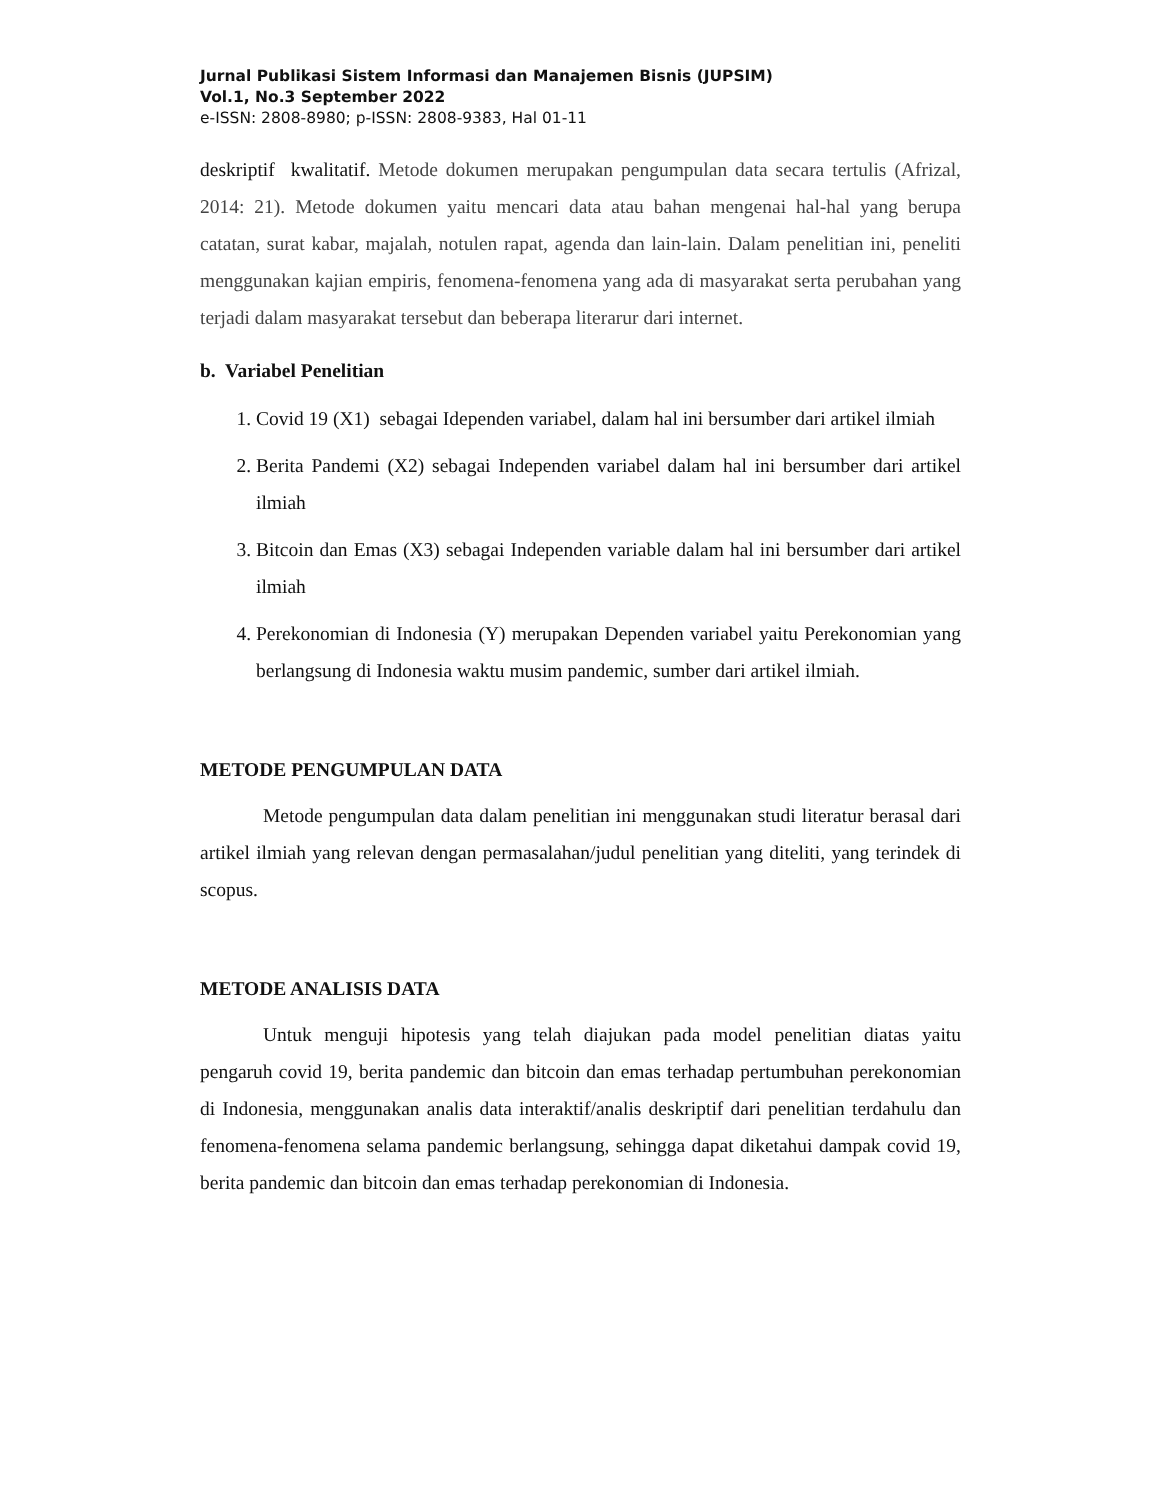Jurnal Publikasi Sistem Informasi dan Manajemen Bisnis (JUPSIM)
Vol.1, No.3 September 2022
e-ISSN: 2808-8980; p-ISSN: 2808-9383, Hal 01-11
deskriptif kwalitatif. Metode dokumen merupakan pengumpulan data secara tertulis (Afrizal, 2014: 21). Metode dokumen yaitu mencari data atau bahan mengenai hal-hal yang berupa catatan, surat kabar, majalah, notulen rapat, agenda dan lain-lain. Dalam penelitian ini, peneliti menggunakan kajian empiris, fenomena-fenomena yang ada di masyarakat serta perubahan yang terjadi dalam masyarakat tersebut dan beberapa literarur dari internet.
b. Variabel Penelitian
1. Covid 19 (X1) sebagai Idependen variabel, dalam hal ini bersumber dari artikel ilmiah
2. Berita Pandemi (X2) sebagai Independen variabel dalam hal ini bersumber dari artikel ilmiah
3. Bitcoin dan Emas (X3) sebagai Independen variable dalam hal ini bersumber dari artikel ilmiah
4. Perekonomian di Indonesia (Y) merupakan Dependen variabel yaitu Perekonomian yang berlangsung di Indonesia waktu musim pandemic, sumber dari artikel ilmiah.
METODE PENGUMPULAN DATA
Metode pengumpulan data dalam penelitian ini menggunakan studi literatur berasal dari artikel ilmiah yang relevan dengan permasalahan/judul penelitian yang diteliti, yang terindek di scopus.
METODE ANALISIS DATA
Untuk menguji hipotesis yang telah diajukan pada model penelitian diatas yaitu pengaruh covid 19, berita pandemic dan bitcoin dan emas terhadap pertumbuhan perekonomian di Indonesia, menggunakan analis data interaktif/analis deskriptif dari penelitian terdahulu dan fenomena-fenomena selama pandemic berlangsung, sehingga dapat diketahui dampak covid 19, berita pandemic dan bitcoin dan emas terhadap perekonomian di Indonesia.